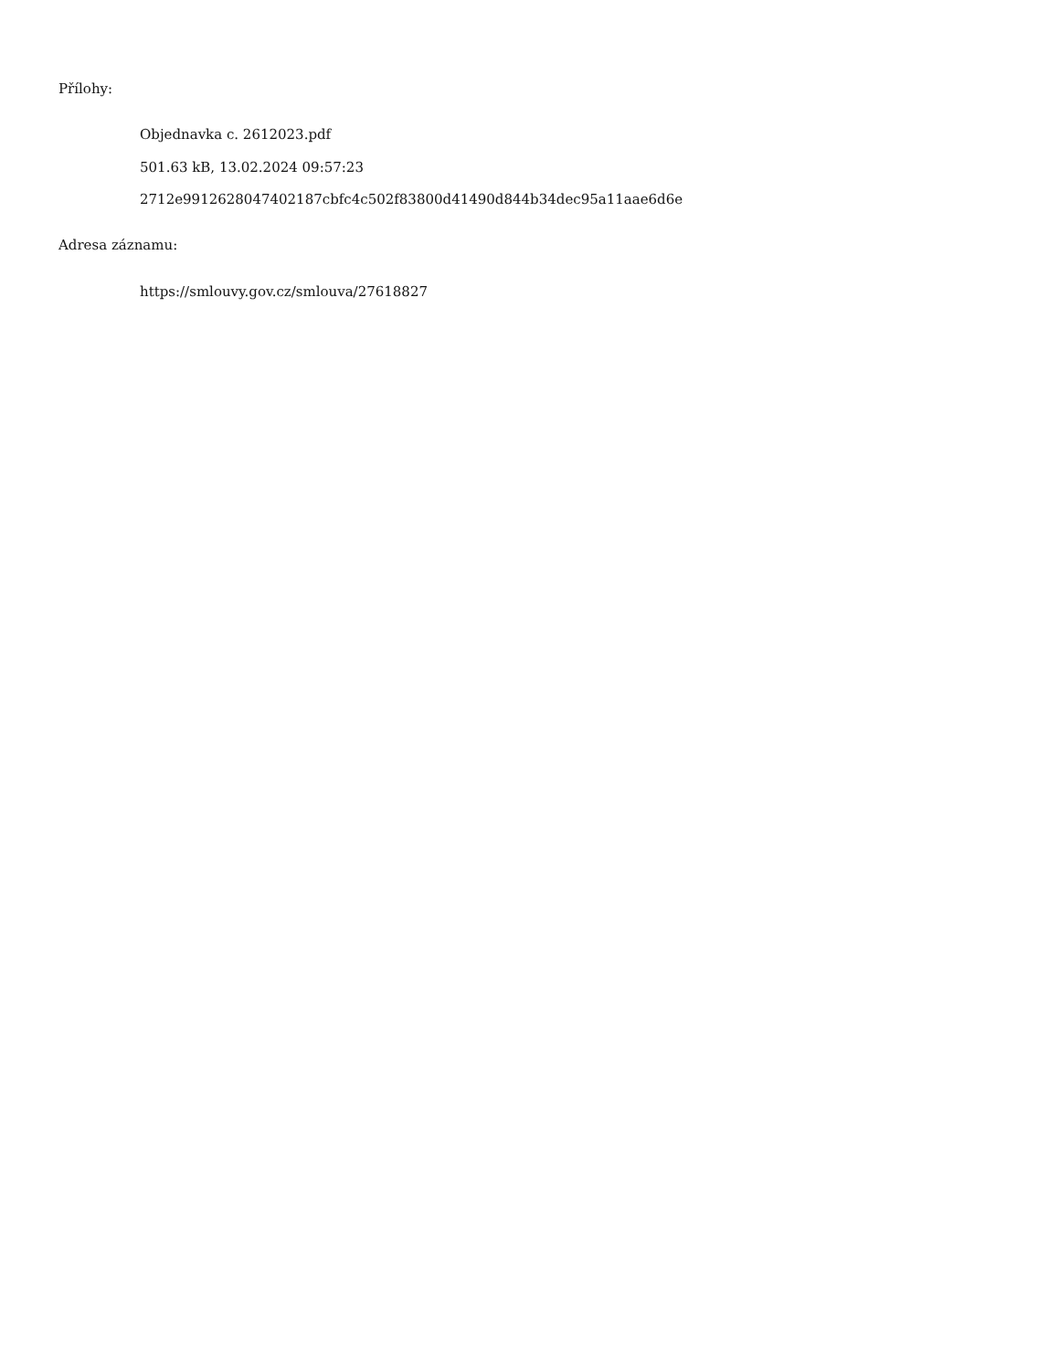Přílohy:
Objednavka c. 2612023.pdf
501.63 kB, 13.02.2024 09:57:23
2712e9912628047402187cbfc4c502f83800d41490d844b34dec95a11aae6d6e
Adresa záznamu:
https://smlouvy.gov.cz/smlouva/27618827